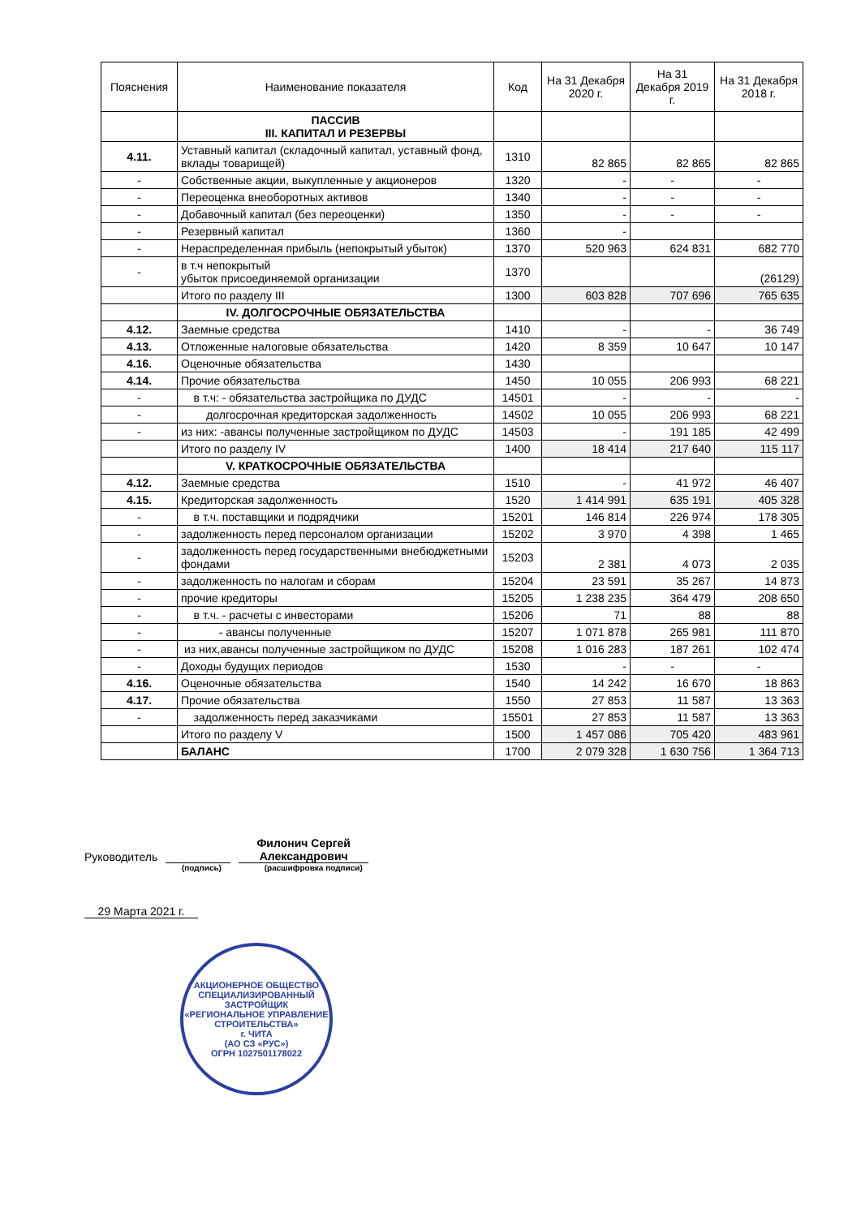| Пояснения | Наименование показателя | Код | На 31 Декабря 2020 г. | На 31 Декабря 2019 г. | На 31 Декабря 2018 г. |
| --- | --- | --- | --- | --- | --- |
| | ПАССИВ III. КАПИТАЛ И РЕЗЕРВЫ | | | | |
| 4.11. | Уставный капитал (складочный капитал, уставный фонд, вклады товарищей) | 1310 | 82 865 | 82 865 | 82 865 |
| - | Собственные акции, выкупленные у акционеров | 1320 | - | - | - |
| - | Переоценка внеоборотных активов | 1340 | - | - | - |
| - | Добавочный капитал (без переоценки) | 1350 | - | - | - |
| - | Резервный капитал | 1360 | - | | |
| - | Нераспределенная прибыль (непокрытый убыток) | 1370 | 520 963 | 624 831 | 682 770 |
| - | в т.ч непокрытый убыток присоединяемой организации | 1370 | | | (26129) |
| | Итого по разделу III | 1300 | 603 828 | 707 696 | 765 635 |
| | IV. ДОЛГОСРОЧНЫЕ ОБЯЗАТЕЛЬСТВА | | | | |
| 4.12. | Заемные средства | 1410 | - | - | 36 749 |
| 4.13. | Отложенные налоговые обязательства | 1420 | 8 359 | 10 647 | 10 147 |
| 4.16. | Оценочные обязательства | 1430 | | | |
| 4.14. | Прочие обязательства | 1450 | 10 055 | 206 993 | 68 221 |
| - | в т.ч: - обязательства застройщика по ДУДС | 14501 | - | - | - |
| - | долгосрочная кредиторская задолженность | 14502 | 10 055 | 206 993 | 68 221 |
| - | из них: -авансы полученные застройщиком по ДУДС | 14503 | - | 191 185 | 42 499 |
| | Итого по разделу IV | 1400 | 18 414 | 217 640 | 115 117 |
| | V. КРАТКОСРОЧНЫЕ ОБЯЗАТЕЛЬСТВА | | | | |
| 4.12. | Заемные средства | 1510 | - | 41 972 | 46 407 |
| 4.15. | Кредиторская задолженность | 1520 | 1 414 991 | 635 191 | 405 328 |
| - | в т.ч. поставщики и подрядчики | 15201 | 146 814 | 226 974 | 178 305 |
| - | задолженность перед персоналом организации | 15202 | 3 970 | 4 398 | 1 465 |
| - | задолженность перед государственными внебюджетными фондами | 15203 | 2 381 | 4 073 | 2 035 |
| - | задолженность по налогам и сборам | 15204 | 23 591 | 35 267 | 14 873 |
| - | прочие кредиторы | 15205 | 1 238 235 | 364 479 | 208 650 |
| - | в т.ч. - расчеты с инвесторами | 15206 | 71 | 88 | 88 |
| - | - авансы полученные | 15207 | 1 071 878 | 265 981 | 111 870 |
| - | из них,авансы полученные застройщиком по ДУДС | 15208 | 1 016 283 | 187 261 | 102 474 |
| - | Доходы будущих периодов | 1530 | - | - | - |
| 4.16. | Оценочные обязательства | 1540 | 14 242 | 16 670 | 18 863 |
| 4.17. | Прочие обязательства | 1550 | 27 853 | 11 587 | 13 363 |
| - | задолженность перед заказчиками | 15501 | 27 853 | 11 587 | 13 363 |
| | Итого по разделу V | 1500 | 1 457 086 | 705 420 | 483 961 |
| | БАЛАНС | 1700 | 2 079 328 | 1 630 756 | 1 364 713 |
Руководитель Филонич Сергей Александрович
(подпись) (расшифровка подписи)
29 Марта 2021 г.
АКЦИОНЕРНОЕ ОБЩЕСТВО СПЕЦИАЛИЗИРОВАННЫЙ ЗАСТРОЙЩИК «РЕГИОНАЛЬНОЕ УПРАВЛЕНИЕ СТРОИТЕЛЬСТВА»
г. ЧИТА
(АО СЗ «РУС»)
ОГРН 1027501178022